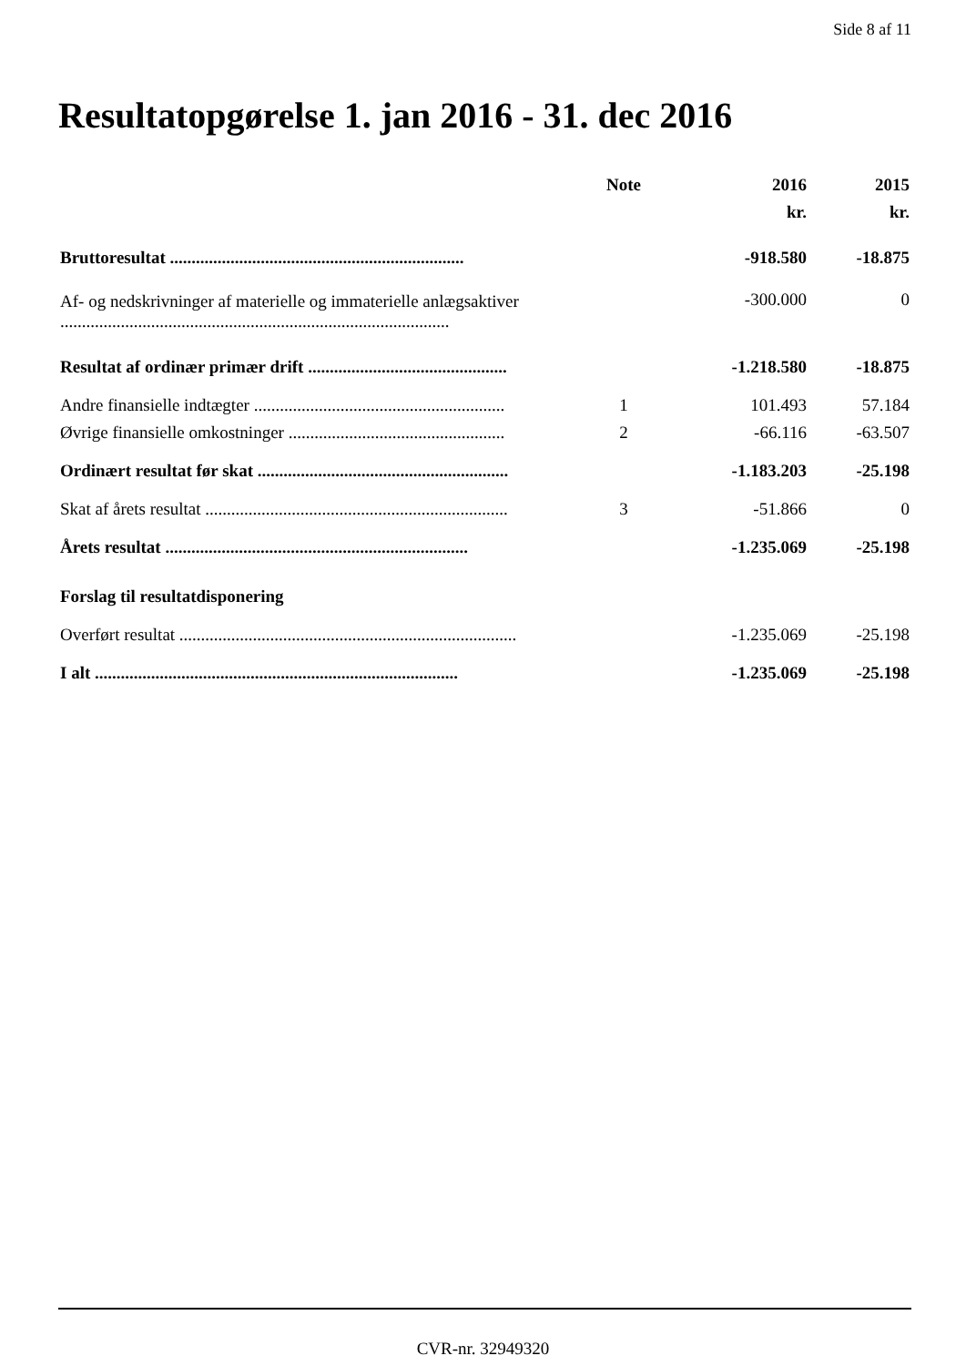Side 8 af 11
Resultatopgørelse 1. jan 2016 - 31. dec 2016
| | Note | 2016 | 2015 |
| --- | --- | --- | --- |
| | | kr. | kr. |
| Bruttoresultat .................................................................... | | -918.580 | -18.875 |
| Af- og nedskrivninger af materielle og immaterielle anlægsaktiver .......................................................................................... | | -300.000 | 0 |
| Resultat af ordinær primær drift .............................................. | | -1.218.580 | -18.875 |
| Andre finansielle indtægter .......................................................... | 1 | 101.493 | 57.184 |
| Øvrige finansielle omkostninger .................................................. | 2 | -66.116 | -63.507 |
| Ordinært resultat før skat .......................................................... | | -1.183.203 | -25.198 |
| Skat af årets resultat ...................................................................... | 3 | -51.866 | 0 |
| Årets resultat ...................................................................... | | -1.235.069 | -25.198 |
| Forslag til resultatdisponering | | | |
| Overført resultat .............................................................................. | | -1.235.069 | -25.198 |
| I alt .................................................................................... | | -1.235.069 | -25.198 |
CVR-nr. 32949320